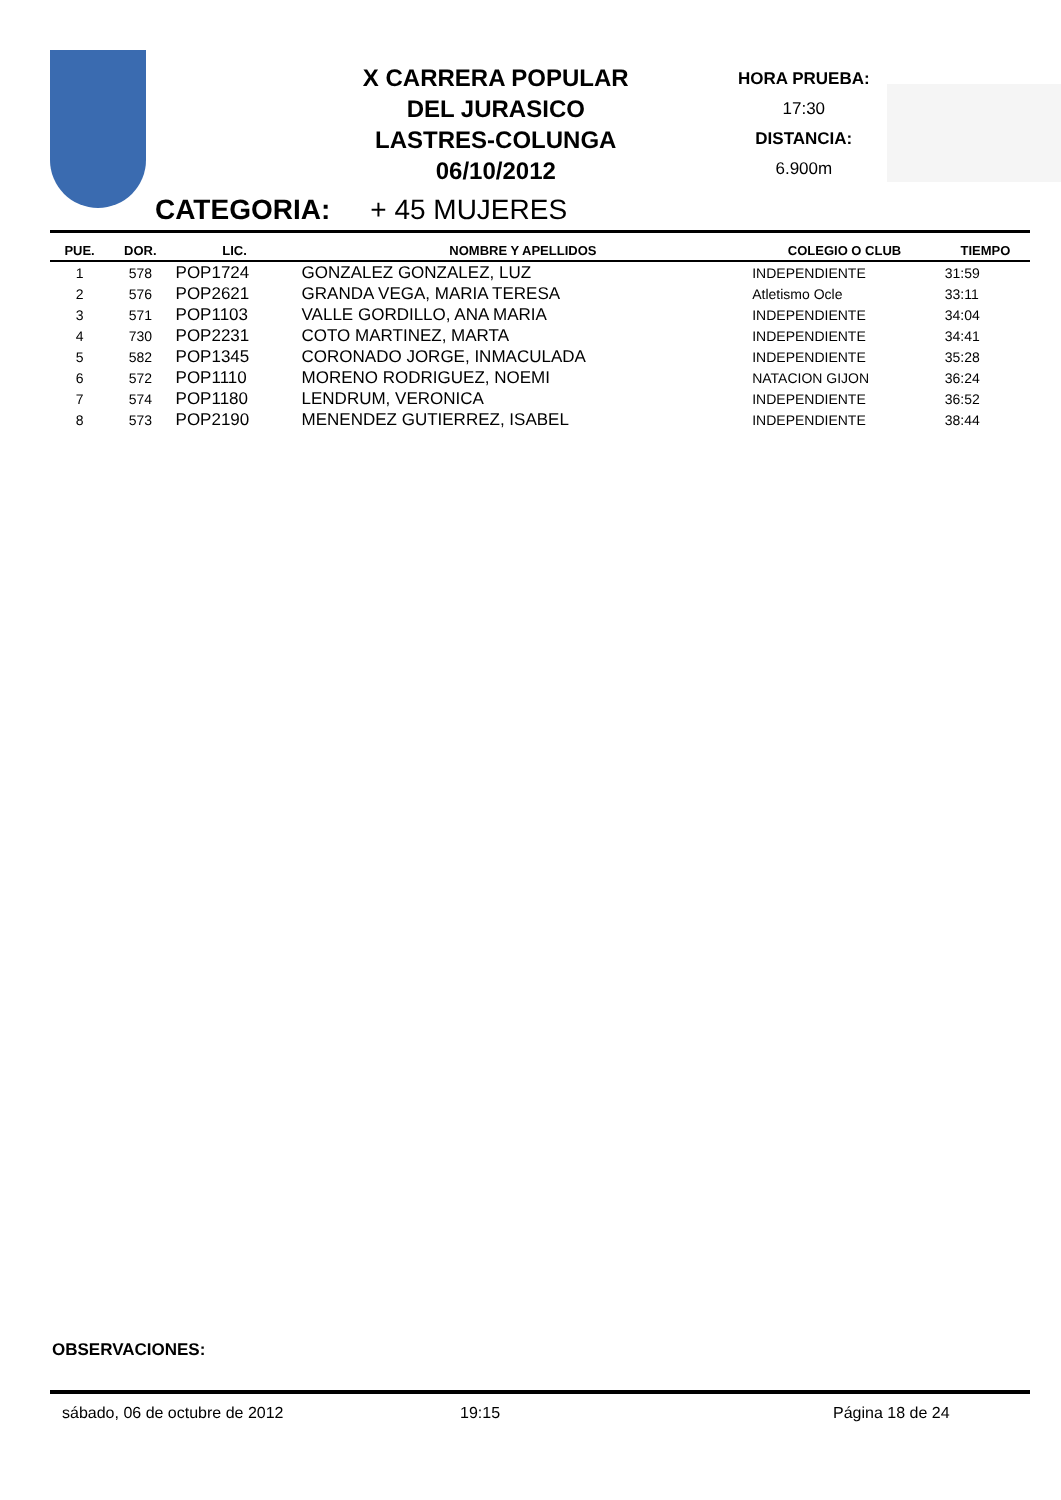X CARRERA POPULAR
DEL JURASICO
LASTRES-COLUNGA
06/10/2012
HORA PRUEBA:
17:30
DISTANCIA:
6.900m
CATEGORIA: + 45 MUJERES
| PUE. | DOR. | LIC. | NOMBRE Y APELLIDOS | COLEGIO O CLUB | TIEMPO |
| --- | --- | --- | --- | --- | --- |
| 1 | 578 | POP1724 | GONZALEZ GONZALEZ, LUZ | INDEPENDIENTE | 31:59 |
| 2 | 576 | POP2621 | GRANDA VEGA, MARIA TERESA | Atletismo Ocle | 33:11 |
| 3 | 571 | POP1103 | VALLE GORDILLO, ANA MARIA | INDEPENDIENTE | 34:04 |
| 4 | 730 | POP2231 | COTO MARTINEZ, MARTA | INDEPENDIENTE | 34:41 |
| 5 | 582 | POP1345 | CORONADO JORGE, INMACULADA | INDEPENDIENTE | 35:28 |
| 6 | 572 | POP1110 | MORENO RODRIGUEZ, NOEMI | NATACION GIJON | 36:24 |
| 7 | 574 | POP1180 | LENDRUM, VERONICA | INDEPENDIENTE | 36:52 |
| 8 | 573 | POP2190 | MENENDEZ GUTIERREZ, ISABEL | INDEPENDIENTE | 38:44 |
OBSERVACIONES:
sábado, 06 de octubre de 2012 19:15 Página 18 de 24